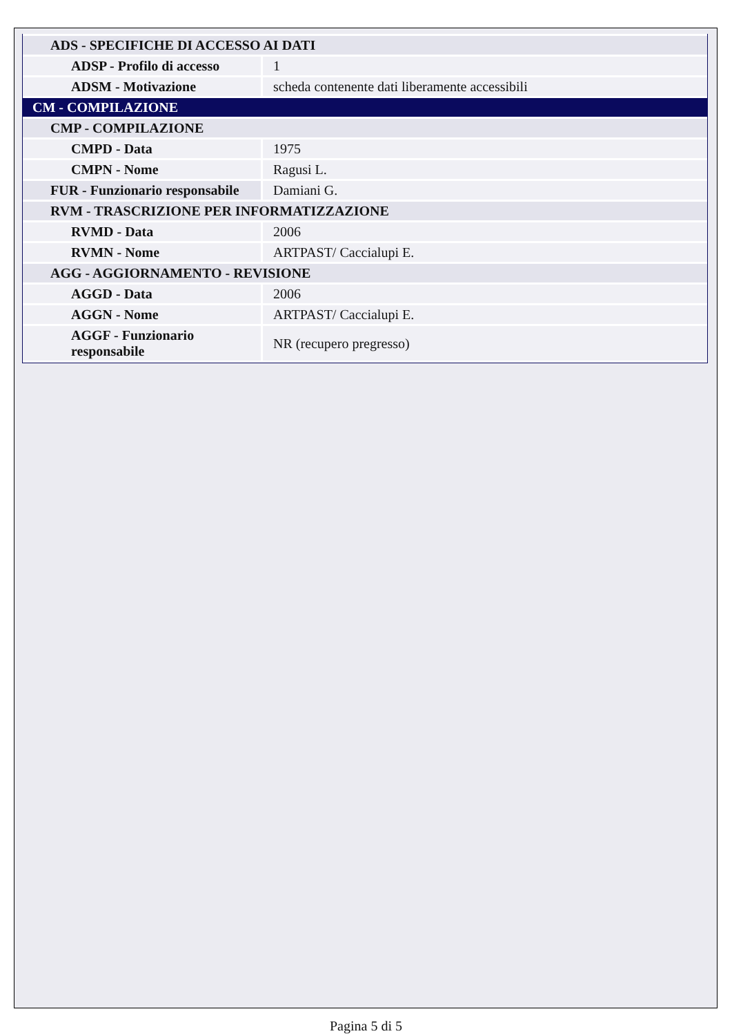| ADS - SPECIFICHE DI ACCESSO AI DATI | |
| ADSP - Profilo di accesso | 1 |
| ADSM - Motivazione | scheda contenente dati liberamente accessibili |
| CM - COMPILAZIONE | |
| CMP - COMPILAZIONE | |
| CMPD - Data | 1975 |
| CMPN - Nome | Ragusi L. |
| FUR - Funzionario responsabile | Damiani G. |
| RVM - TRASCRIZIONE PER INFORMATIZZAZIONE | |
| RVMD - Data | 2006 |
| RVMN - Nome | ARTPAST/ Caccialupi E. |
| AGG - AGGIORNAMENTO - REVISIONE | |
| AGGD - Data | 2006 |
| AGGN - Nome | ARTPAST/ Caccialupi E. |
| AGGF - Funzionario responsabile | NR (recupero pregresso) |
Pagina 5 di 5